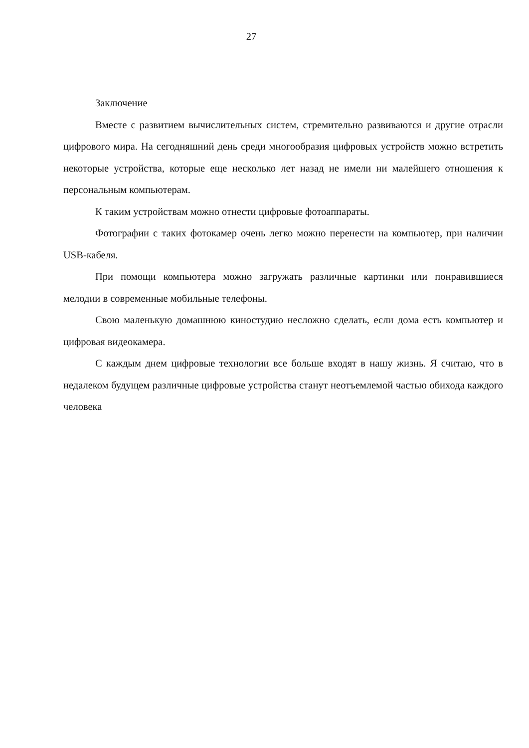27
Заключение
Вместе с развитием вычислительных систем, стремительно развиваются и другие отрасли цифрового мира. На сегодняшний день среди многообразия цифровых устройств можно встретить некоторые устройства, которые еще несколько лет назад не имели ни малейшего отношения к персональным компьютерам.
К таким устройствам можно отнести цифровые фотоаппараты.
Фотографии с таких фотокамер очень легко можно перенести на компьютер, при наличии USB-кабеля.
При помощи компьютера можно загружать различные картинки или понравившиеся мелодии в современные мобильные телефоны.
Свою маленькую домашнюю киностудию несложно сделать, если дома есть компьютер и цифровая видеокамера.
С каждым днем цифровые технологии все больше входят в нашу жизнь. Я считаю, что в недалеком будущем различные цифровые устройства станут неотъемлемой частью обихода каждого человека